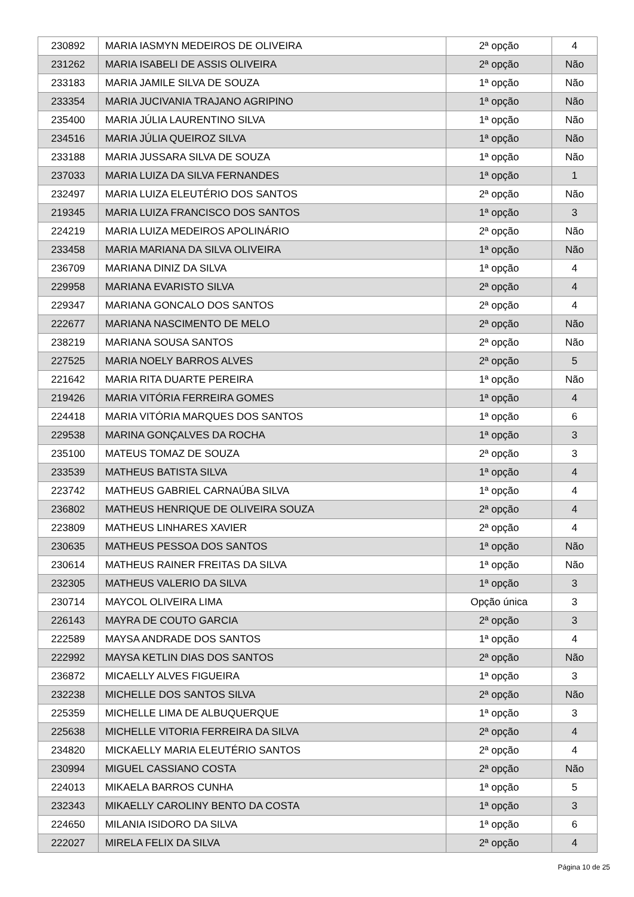| 230892 | MARIA IASMYN MEDEIROS DE OLIVEIRA | 2ª opção | 4 |
| 231262 | MARIA ISABELI DE ASSIS OLIVEIRA | 2ª opção | Não |
| 233183 | MARIA JAMILE SILVA DE SOUZA | 1ª opção | Não |
| 233354 | MARIA JUCIVANIA TRAJANO AGRIPINO | 1ª opção | Não |
| 235400 | MARIA JÚLIA LAURENTINO SILVA | 1ª opção | Não |
| 234516 | MARIA JÚLIA QUEIROZ SILVA | 1ª opção | Não |
| 233188 | MARIA JUSSARA SILVA DE SOUZA | 1ª opção | Não |
| 237033 | MARIA LUIZA DA SILVA FERNANDES | 1ª opção | 1 |
| 232497 | MARIA LUIZA ELEUTÉRIO DOS SANTOS | 2ª opção | Não |
| 219345 | MARIA LUIZA FRANCISCO DOS SANTOS | 1ª opção | 3 |
| 224219 | MARIA LUIZA MEDEIROS APOLINÁRIO | 2ª opção | Não |
| 233458 | MARIA MARIANA DA SILVA OLIVEIRA | 1ª opção | Não |
| 236709 | MARIANA DINIZ DA SILVA | 1ª opção | 4 |
| 229958 | MARIANA EVARISTO SILVA | 2ª opção | 4 |
| 229347 | MARIANA GONCALO DOS SANTOS | 2ª opção | 4 |
| 222677 | MARIANA NASCIMENTO DE MELO | 2ª opção | Não |
| 238219 | MARIANA SOUSA SANTOS | 2ª opção | Não |
| 227525 | MARIA NOELY BARROS ALVES | 2ª opção | 5 |
| 221642 | MARIA RITA DUARTE PEREIRA | 1ª opção | Não |
| 219426 | MARIA VITÓRIA FERREIRA GOMES | 1ª opção | 4 |
| 224418 | MARIA VITÓRIA MARQUES DOS SANTOS | 1ª opção | 6 |
| 229538 | MARINA GONÇALVES DA ROCHA | 1ª opção | 3 |
| 235100 | MATEUS TOMAZ DE SOUZA | 2ª opção | 3 |
| 233539 | MATHEUS BATISTA SILVA | 1ª opção | 4 |
| 223742 | MATHEUS GABRIEL CARNAÚBA SILVA | 1ª opção | 4 |
| 236802 | MATHEUS HENRIQUE DE OLIVEIRA SOUZA | 2ª opção | 4 |
| 223809 | MATHEUS LINHARES XAVIER | 2ª opção | 4 |
| 230635 | MATHEUS PESSOA DOS SANTOS | 1ª opção | Não |
| 230614 | MATHEUS RAINER FREITAS DA SILVA | 1ª opção | Não |
| 232305 | MATHEUS VALERIO DA SILVA | 1ª opção | 3 |
| 230714 | MAYCOL OLIVEIRA LIMA | Opção única | 3 |
| 226143 | MAYRA DE COUTO GARCIA | 2ª opção | 3 |
| 222589 | MAYSA ANDRADE DOS SANTOS | 1ª opção | 4 |
| 222992 | MAYSA KETLIN DIAS DOS SANTOS | 2ª opção | Não |
| 236872 | MICAELLY ALVES FIGUEIRA | 1ª opção | 3 |
| 232238 | MICHELLE DOS SANTOS SILVA | 2ª opção | Não |
| 225359 | MICHELLE LIMA DE ALBUQUERQUE | 1ª opção | 3 |
| 225638 | MICHELLE VITORIA FERREIRA DA SILVA | 2ª opção | 4 |
| 234820 | MICKAELLY MARIA ELEUTÉRIO SANTOS | 2ª opção | 4 |
| 230994 | MIGUEL CASSIANO COSTA | 2ª opção | Não |
| 224013 | MIKAELA BARROS CUNHA | 1ª opção | 5 |
| 232343 | MIKAELLY CAROLINY BENTO DA COSTA | 1ª opção | 3 |
| 224650 | MILANIA ISIDORO DA SILVA | 1ª opção | 6 |
| 222027 | MIRELA FELIX DA SILVA | 2ª opção | 4 |
Página 10 de 25